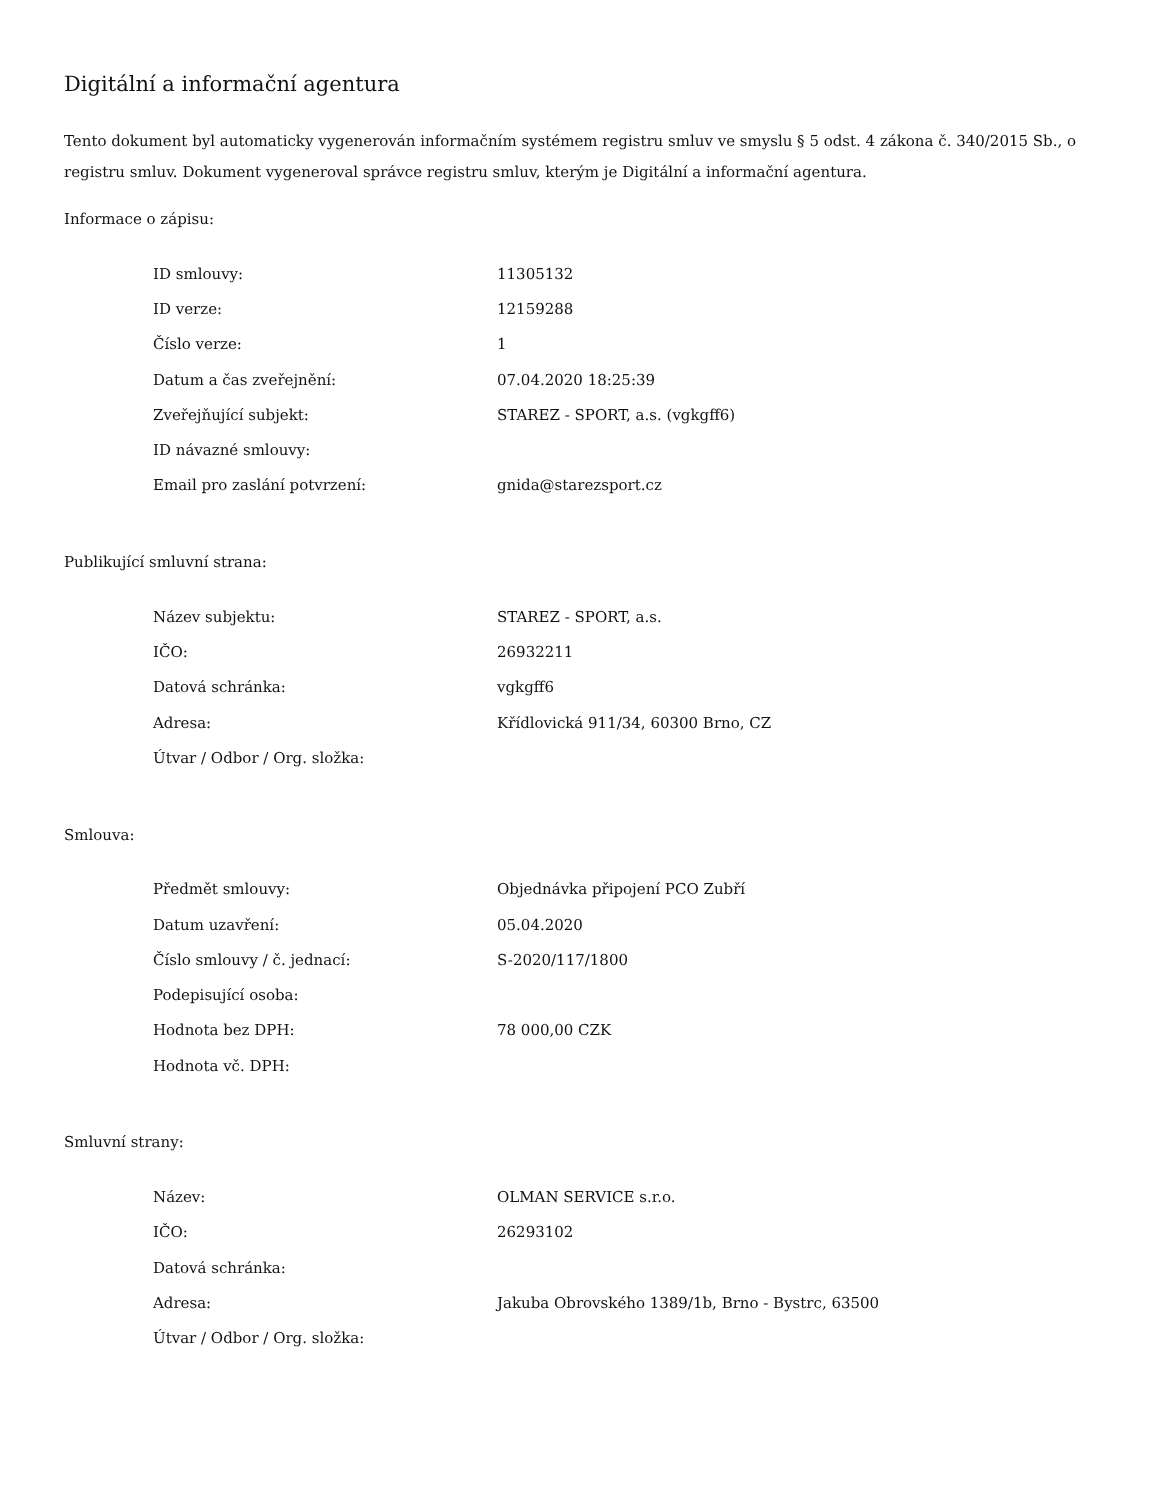Digitální a informační agentura
Tento dokument byl automaticky vygenerován informačním systémem registru smluv ve smyslu § 5 odst. 4 zákona č. 340/2015 Sb., o registru smluv. Dokument vygeneroval správce registru smluv, kterým je Digitální a informační agentura.
Informace o zápisu:
| ID smlouvy: | 11305132 |
| ID verze: | 12159288 |
| Číslo verze: | 1 |
| Datum a čas zveřejnění: | 07.04.2020 18:25:39 |
| Zveřejňující subjekt: | STAREZ - SPORT, a.s. (vgkgff6) |
| ID návazné smlouvy: | |
| Email pro zaslání potvrzení: | gnida@starezsport.cz |
Publikující smluvní strana:
| Název subjektu: | STAREZ - SPORT, a.s. |
| IČO: | 26932211 |
| Datová schránka: | vgkgff6 |
| Adresa: | Křídlovická 911/34, 60300 Brno, CZ |
| Útvar / Odbor / Org. složka: | |
Smlouva:
| Předmět smlouvy: | Objednávka připojení PCO Zubří |
| Datum uzavření: | 05.04.2020 |
| Číslo smlouvy / č. jednací: | S-2020/117/1800 |
| Podepisující osoba: | |
| Hodnota bez DPH: | 78 000,00 CZK |
| Hodnota vč. DPH: | |
Smluvní strany:
| Název: | OLMAN SERVICE s.r.o. |
| IČO: | 26293102 |
| Datová schránka: | |
| Adresa: | Jakuba Obrovského 1389/1b, Brno - Bystrc, 63500 |
| Útvar / Odbor / Org. složka: | |